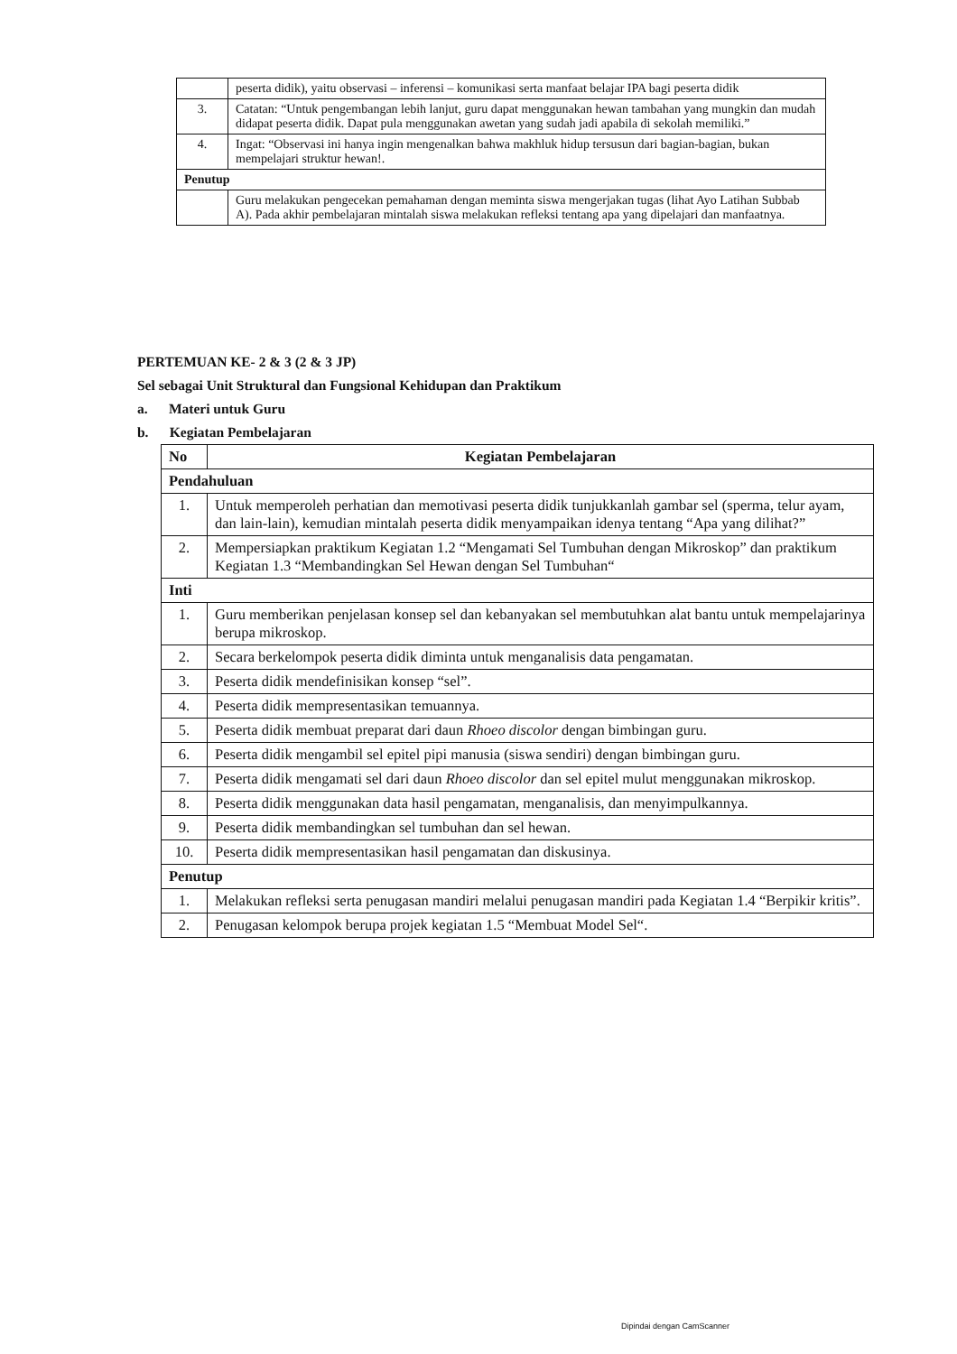| | peserta didik), yaitu observasi – inferensi – komunikasi serta manfaat belajar IPA bagi peserta didik |
| 3. | Catatan: “Untuk pengembangan lebih lanjut, guru dapat menggunakan hewan tambahan yang mungkin dan mudah didapat peserta didik. Dapat pula menggunakan awetan yang sudah jadi apabila di sekolah memiliki.” |
| 4. | Ingat: “Observasi ini hanya ingin mengenalkan bahwa makhluk hidup tersusun dari bagian-bagian, bukan mempelajari struktur hewan!. |
| Penutup | |
| | Guru melakukan pengecekan pemahaman dengan meminta siswa mengerjakan tugas (lihat Ayo Latihan Subbab A). Pada akhir pembelajaran mintalah siswa melakukan refleksi tentang apa yang dipelajari dan manfaatnya. |
PERTEMUAN KE- 2 & 3 (2 & 3 JP)
Sel sebagai Unit Struktural dan Fungsional Kehidupan dan Praktikum
a. Materi untuk Guru
b. Kegiatan Pembelajaran
| No | Kegiatan Pembelajaran |
| --- | --- |
| Pendahuluan | |
| 1. | Untuk memperoleh perhatian dan memotivasi peserta didik tunjukkanlah gambar sel (sperma, telur ayam, dan lain-lain), kemudian mintalah peserta didik menyampaikan idenya tentang “Apa yang dilihat?” |
| 2. | Mempersiapkan praktikum Kegiatan 1.2 “Mengamati Sel Tumbuhan dengan Mikroskop” dan praktikum Kegiatan 1.3 “Membandingkan Sel Hewan dengan Sel Tumbuhan“ |
| Inti | |
| 1. | Guru memberikan penjelasan konsep sel dan kebanyakan sel membutuhkan alat bantu untuk mempelajarinya berupa mikroskop. |
| 2. | Secara berkelompok peserta didik diminta untuk menganalisis data pengamatan. |
| 3. | Peserta didik mendefinisikan konsep “sel”. |
| 4. | Peserta didik mempresentasikan temuannya. |
| 5. | Peserta didik membuat preparat dari daun Rhoeo discolor dengan bimbingan guru. |
| 6. | Peserta didik mengambil sel epitel pipi manusia (siswa sendiri) dengan bimbingan guru. |
| 7. | Peserta didik mengamati sel dari daun Rhoeo discolor dan sel epitel mulut menggunakan mikroskop. |
| 8. | Peserta didik menggunakan data hasil pengamatan, menganalisis, dan menyimpulkannya. |
| 9. | Peserta didik membandingkan sel tumbuhan dan sel hewan. |
| 10. | Peserta didik mempresentasikan hasil pengamatan dan diskusinya. |
| Penutup | |
| 1. | Melakukan refleksi serta penugasan mandiri melalui penugasan mandiri pada Kegiatan 1.4 “Berpikir kritis”. |
| 2. | Penugasan kelompok berupa projek kegiatan 1.5 “Membuat Model Sel“. |
Dipindai dengan CamScanner